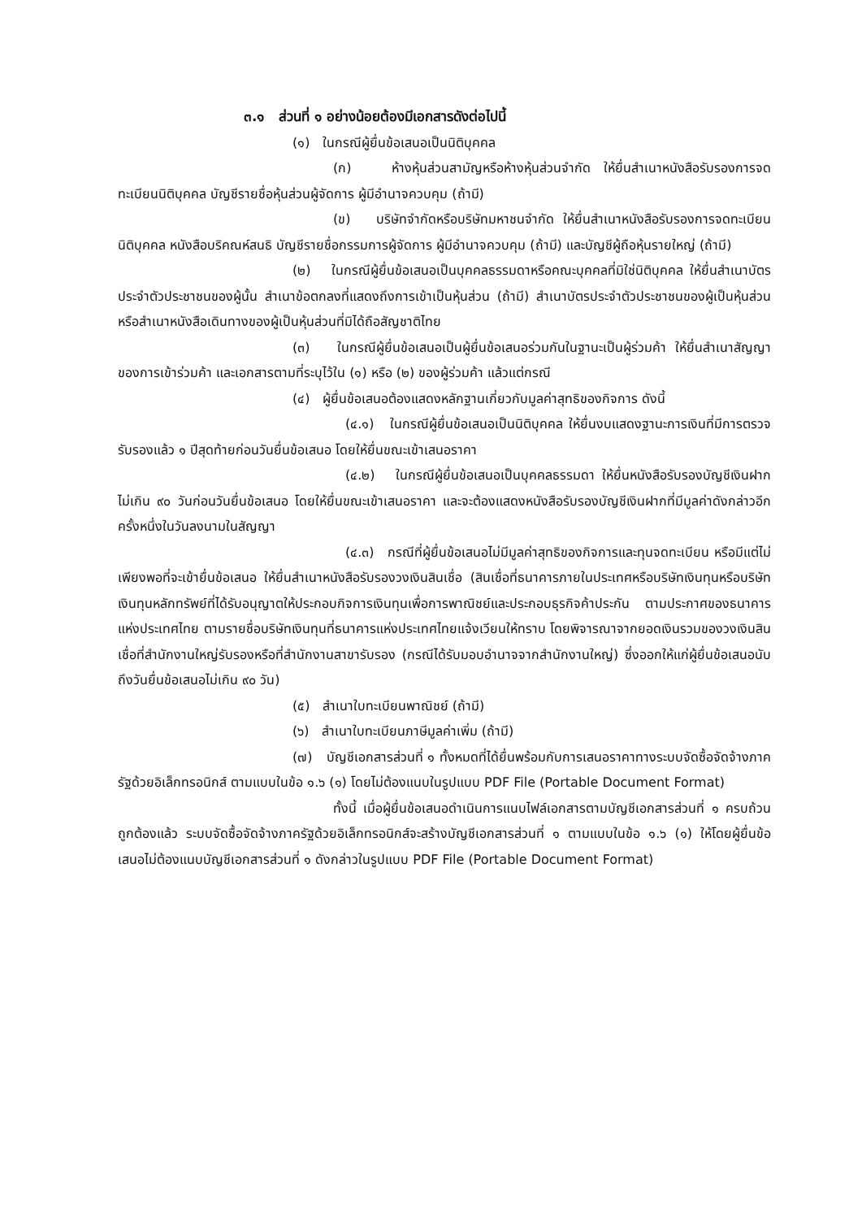๓.๑ ส่วนที่ ๑ อย่างน้อยต้องมีเอกสารดังต่อไปนี้
(๑) ในกรณีผู้ยื่นข้อเสนอเป็นนิติบุคคล
(ก) ห้างหุ้นส่วนสามัญหรือห้างหุ้นส่วนจำกัด ให้ยื่นสำเนาหนังสือรับรองการจดทะเบียนนิติบุคคล บัญชีรายชื่อหุ้นส่วนผู้จัดการ ผู้มีอำนาจควบคุม (ถ้ามี)
(ข) บริษัทจำกัดหรือบริษัทมหาชนจำกัด ให้ยื่นสำเนาหนังสือรับรองการจดทะเบียนนิติบุคคล หนังสือบริคณห์สนธิ บัญชีรายชื่อกรรมการผู้จัดการ ผู้มีอำนาจควบคุม (ถ้ามี) และบัญชีผู้ถือหุ้นรายใหญ่ (ถ้ามี)
(๒) ในกรณีผู้ยื่นข้อเสนอเป็นบุคคลธรรมดาหรือคณะบุคคลที่มิใช่นิติบุคคล ให้ยื่นสำเนาบัตรประจำตัวประชาชนของผู้นั้น สำเนาข้อตกลงที่แสดงถึงการเข้าเป็นหุ้นส่วน (ถ้ามี) สำเนาบัตรประจำตัวประชาชนของผู้เป็นหุ้นส่วน หรือสำเนาหนังสือเดินทางของผู้เป็นหุ้นส่วนที่มิได้ถือสัญชาติไทย
(๓) ในกรณีผู้ยื่นข้อเสนอเป็นผู้ยื่นข้อเสนอร่วมกันในฐานะเป็นผู้ร่วมค้า ให้ยื่นสำเนาสัญญาของการเข้าร่วมค้า และเอกสารตามที่ระบุไว้ใน (๑) หรือ (๒) ของผู้ร่วมค้า แล้วแต่กรณี
(๔) ผู้ยื่นข้อเสนอต้องแสดงหลักฐานเกี่ยวกับมูลค่าสุทธิของกิจการ ดังนี้
(๔.๑) ในกรณีผู้ยื่นข้อเสนอเป็นนิติบุคคล ให้ยื่นงบแสดงฐานะการเงินที่มีการตรวจรับรองแล้ว ๑ ปีสุดท้ายก่อนวันยื่นข้อเสนอ โดยให้ยื่นขณะเข้าเสนอราคา
(๔.๒) ในกรณีผู้ยื่นข้อเสนอเป็นบุคคลธรรมดา ให้ยื่นหนังสือรับรองบัญชีเงินฝากไม่เกิน ๙๐ วันก่อนวันยื่นข้อเสนอ โดยให้ยื่นขณะเข้าเสนอราคา และจะต้องแสดงหนังสือรับรองบัญชีเงินฝากที่มีมูลค่าดังกล่าวอีกครั้งหนึ่งในวันลงนามในสัญญา
(๔.๓) กรณีที่ผู้ยื่นข้อเสนอไม่มีมูลค่าสุทธิของกิจการและทุนจดทะเบียน หรือมีแต่ไม่เพียงพอที่จะเข้ายื่นข้อเสนอ ให้ยื่นสำเนาหนังสือรับรองวงเงินสินเชื่อ (สินเชื่อที่ธนาคารภายในประเทศหรือบริษัทเงินทุนหรือบริษัทเงินทุนหลักทรัพย์ที่ได้รับอนุญาตให้ประกอบกิจการเงินทุนเพื่อการพาณิชย์และประกอบธุรกิจค้าประกัน ตามประกาศของธนาคารแห่งประเทศไทย ตามรายชื่อบริษัทเงินทุนที่ธนาคารแห่งประเทศไทยแจ้งเวียนให้ทราบ โดยพิจารณาจากยอดเงินรวมของวงเงินสินเชื่อที่สำนักงานใหญ่รับรองหรือที่สำนักงานสาขารับรอง (กรณีได้รับมอบอำนาจจากสำนักงานใหญ่) ซึ่งออกให้แก่ผู้ยื่นข้อเสนอนับถึงวันยื่นข้อเสนอไม่เกิน ๙๐ วัน)
(๕) สำเนาใบทะเบียนพาณิชย์ (ถ้ามี)
(๖) สำเนาใบทะเบียนภาษีมูลค่าเพิ่ม (ถ้ามี)
(๗) บัญชีเอกสารส่วนที่ ๑ ทั้งหมดที่ได้ยื่นพร้อมกับการเสนอราคาทางระบบจัดซื้อจัดจ้างภาครัฐด้วยอิเล็กทรอนิกส์ ตามแบบในข้อ ๑.๖ (๑) โดยไม่ต้องแนบในรูปแบบ PDF File (Portable Document Format)
ทั้งนี้ เมื่อผู้ยื่นข้อเสนอดำเนินการแนบไฟล์เอกสารตามบัญชีเอกสารส่วนที่ ๑ ครบถ้วน ถูกต้องแล้ว ระบบจัดซื้อจัดจ้างภาครัฐด้วยอิเล็กทรอนิกส์จะสร้างบัญชีเอกสารส่วนที่ ๑ ตามแบบในข้อ ๑.๖ (๑) ให้โดยผู้ยื่นข้อเสนอไม่ต้องแนบบัญชีเอกสารส่วนที่ ๑ ดังกล่าวในรูปแบบ PDF File (Portable Document Format)